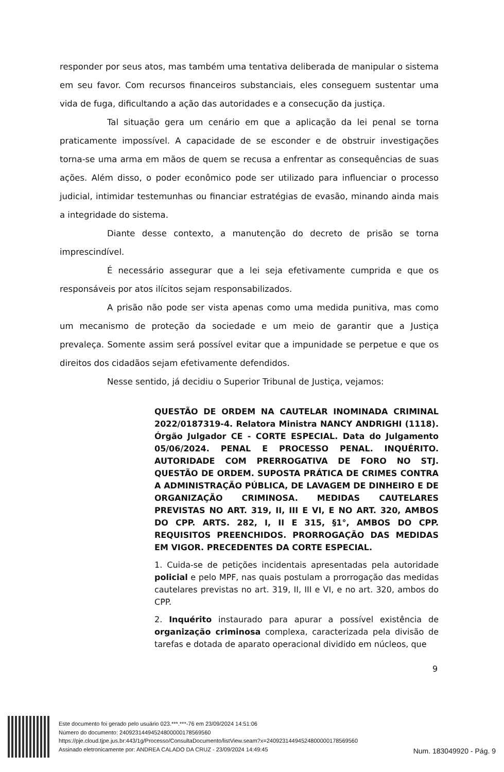responder por seus atos, mas também uma tentativa deliberada de manipular o sistema em seu favor. Com recursos financeiros substanciais, eles conseguem sustentar uma vida de fuga, dificultando a ação das autoridades e a consecução da justiça.
Tal situação gera um cenário em que a aplicação da lei penal se torna praticamente impossível. A capacidade de se esconder e de obstruir investigações torna-se uma arma em mãos de quem se recusa a enfrentar as consequências de suas ações. Além disso, o poder econômico pode ser utilizado para influenciar o processo judicial, intimidar testemunhas ou financiar estratégias de evasão, minando ainda mais a integridade do sistema.
Diante desse contexto, a manutenção do decreto de prisão se torna imprescindível.
É necessário assegurar que a lei seja efetivamente cumprida e que os responsáveis por atos ilícitos sejam responsabilizados.
A prisão não pode ser vista apenas como uma medida punitiva, mas como um mecanismo de proteção da sociedade e um meio de garantir que a Justiça prevaleça. Somente assim será possível evitar que a impunidade se perpetue e que os direitos dos cidadãos sejam efetivamente defendidos.
Nesse sentido, já decidiu o Superior Tribunal de Justiça, vejamos:
QUESTÃO DE ORDEM NA CAUTELAR INOMINADA CRIMINAL 2022/0187319-4. Relatora Ministra NANCY ANDRIGHI (1118). Órgão Julgador CE - CORTE ESPECIAL. Data do Julgamento 05/06/2024. PENAL E PROCESSO PENAL. INQUÉRITO. AUTORIDADE COM PRERROGATIVA DE FORO NO STJ. QUESTÃO DE ORDEM. SUPOSTA PRÁTICA DE CRIMES CONTRA A ADMINISTRAÇÃO PÚBLICA, DE LAVAGEM DE DINHEIRO E DE ORGANIZAÇÃO CRIMINOSA. MEDIDAS CAUTELARES PREVISTAS NO ART. 319, II, III E VI, E NO ART. 320, AMBOS DO CPP. ARTS. 282, I, II E 315, §1°, AMBOS DO CPP. REQUISITOS PREENCHIDOS. PRORROGAÇÃO DAS MEDIDAS EM VIGOR. PRECEDENTES DA CORTE ESPECIAL.
1. Cuida-se de petições incidentais apresentadas pela autoridade policial e pelo MPF, nas quais postulam a prorrogação das medidas cautelares previstas no art. 319, II, III e VI, e no art. 320, ambos do CPP.
2. Inquérito instaurado para apurar a possível existência de organização criminosa complexa, caracterizada pela divisão de tarefas e dotada de aparato operacional dividido em núcleos, que
9
Este documento foi gerado pelo usuário 023.***.***-76 em 23/09/2024 14:51:06
Número do documento: 24092314494524800000178569560
https://pje.cloud.tjpe.jus.br:443/1g/Processo/ConsultaDocumento/listView.seam?x=24092314494524800000178569560
Assinado eletronicamente por: ANDREA CALADO DA CRUZ - 23/09/2024 14:49:45
Num. 183049920 - Pág. 9